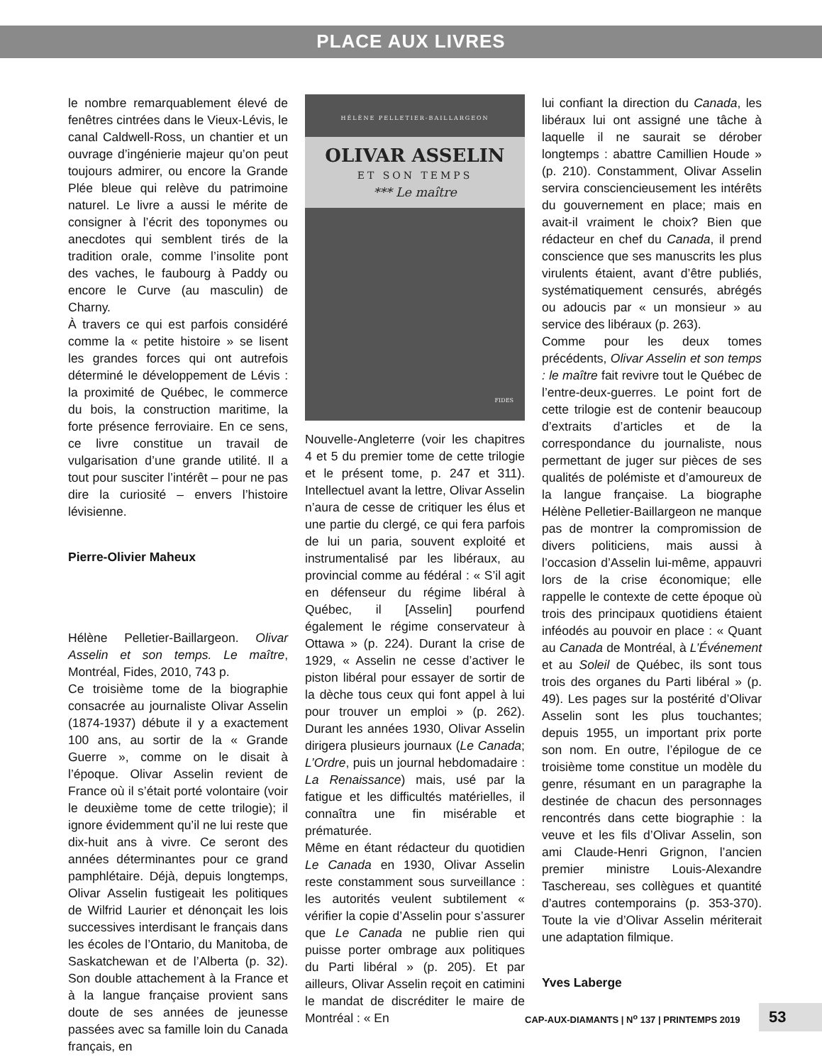PLACE AUX LIVRES
le nombre remarquablement élevé de fenêtres cintrées dans le Vieux-Lévis, le canal Caldwell-Ross, un chantier et un ouvrage d’ingénierie majeur qu’on peut toujours admirer, ou encore la Grande Plée bleue qui relève du patrimoine naturel. Le livre a aussi le mérite de consigner à l’écrit des toponymes ou anecdotes qui semblent tirés de la tradition orale, comme l’insolite pont des vaches, le faubourg à Paddy ou encore le Curve (au masculin) de Charny.
À travers ce qui est parfois considéré comme la « petite histoire » se lisent les grandes forces qui ont autrefois déterminé le développement de Lévis : la proximité de Québec, le commerce du bois, la construction maritime, la forte présence ferroviaire. En ce sens, ce livre constitue un travail de vulgarisation d’une grande utilité. Il a tout pour susciter l’intérêt – pour ne pas dire la curiosité – envers l’histoire lévisienne.
Pierre-Olivier Maheux
Hélène Pelletier-Baillargeon. Olivar Asselin et son temps. Le maître, Montréal, Fides, 2010, 743 p.
Ce troisième tome de la biographie consacrée au journaliste Olivar Asselin (1874-1937) débute il y a exactement 100 ans, au sortir de la « Grande Guerre », comme on le disait à l’époque. Olivar Asselin revient de France où il s’était porté volontaire (voir le deuxième tome de cette trilogie); il ignore évidemment qu’il ne lui reste que dix-huit ans à vivre. Ce seront des années déterminantes pour ce grand pamphlétaire. Déjà, depuis longtemps, Olivar Asselin fustigeait les politiques de Wilfrid Laurier et dénonçait les lois successives interdisant le français dans les écoles de l’Ontario, du Manitoba, de Saskatchewan et de l’Alberta (p. 32). Son double attachement à la France et à la langue française provient sans doute de ses années de jeunesse passées avec sa famille loin du Canada français, en
HÉLÈNE PELLETIER-BAILLARGEON
OLIVAR ASSELIN
ET SON TEMPS
*** Le maître
FIDES
Nouvelle-Angleterre (voir les chapitres 4 et 5 du premier tome de cette trilogie et le présent tome, p. 247 et 311). Intellectuel avant la lettre, Olivar Asselin n’aura de cesse de critiquer les élus et une partie du clergé, ce qui fera parfois de lui un paria, souvent exploité et instrumentalisé par les libéraux, au provincial comme au fédéral : « S’il agit en défenseur du régime libéral à Québec, il [Asselin] pourfend également le régime conservateur à Ottawa » (p. 224). Durant la crise de 1929, « Asselin ne cesse d’activer le piston libéral pour essayer de sortir de la dèche tous ceux qui font appel à lui pour trouver un emploi » (p. 262). Durant les années 1930, Olivar Asselin dirigera plusieurs journaux (Le Canada; L’Ordre, puis un journal hebdomadaire : La Renaissance) mais, usé par la fatigue et les difficultés matérielles, il connaîtra une fin misérable et prématurée.
Même en étant rédacteur du quotidien Le Canada en 1930, Olivar Asselin reste constamment sous surveillance : les autorités veulent subtilement « vérifier la copie d’Asselin pour s’assurer que Le Canada ne publie rien qui puisse porter ombrage aux politiques du Parti libéral » (p. 205). Et par ailleurs, Olivar Asselin reçoit en catimini le mandat de discréditer le maire de Montréal : « En
lui confiant la direction du Canada, les libéraux lui ont assigné une tâche à laquelle il ne saurait se dérober longtemps : abattre Camillien Houde » (p. 210). Constamment, Olivar Asselin servira consciencieusement les intérêts du gouvernement en place; mais en avait-il vraiment le choix? Bien que rédacteur en chef du Canada, il prend conscience que ses manuscrits les plus virulents étaient, avant d’être publiés, systématiquement censurés, abrégés ou adoucis par « un monsieur » au service des libéraux (p. 263).
Comme pour les deux tomes précédents, Olivar Asselin et son temps : le maître fait revivre tout le Québec de l’entre-deux-guerres. Le point fort de cette trilogie est de contenir beaucoup d’extraits d’articles et de la correspondance du journaliste, nous permettant de juger sur pièces de ses qualités de polémiste et d’amoureux de la langue française. La biographe Hélène Pelletier-Baillargeon ne manque pas de montrer la compromission de divers politiciens, mais aussi à l’occasion d’Asselin lui-même, appauvri lors de la crise économique; elle rappelle le contexte de cette époque où trois des principaux quotidiens étaient inféodés au pouvoir en place : « Quant au Canada de Montréal, à L’Événement et au Soleil de Québec, ils sont tous trois des organes du Parti libéral » (p. 49). Les pages sur la postérité d’Olivar Asselin sont les plus touchantes; depuis 1955, un important prix porte son nom. En outre, l’épilogue de ce troisième tome constitue un modèle du genre, résumant en un paragraphe la destinée de chacun des personnages rencontrés dans cette biographie : la veuve et les fils d’Olivar Asselin, son ami Claude-Henri Grignon, l’ancien premier ministre Louis-Alexandre Taschereau, ses collègues et quantité d’autres contemporains (p. 353-370). Toute la vie d’Olivar Asselin mériterait une adaptation filmique.
Yves Laberge
CAP-AUX-DIAMANTS | N<sup>o</sup> 137 | PRINTEMPS 2019
53